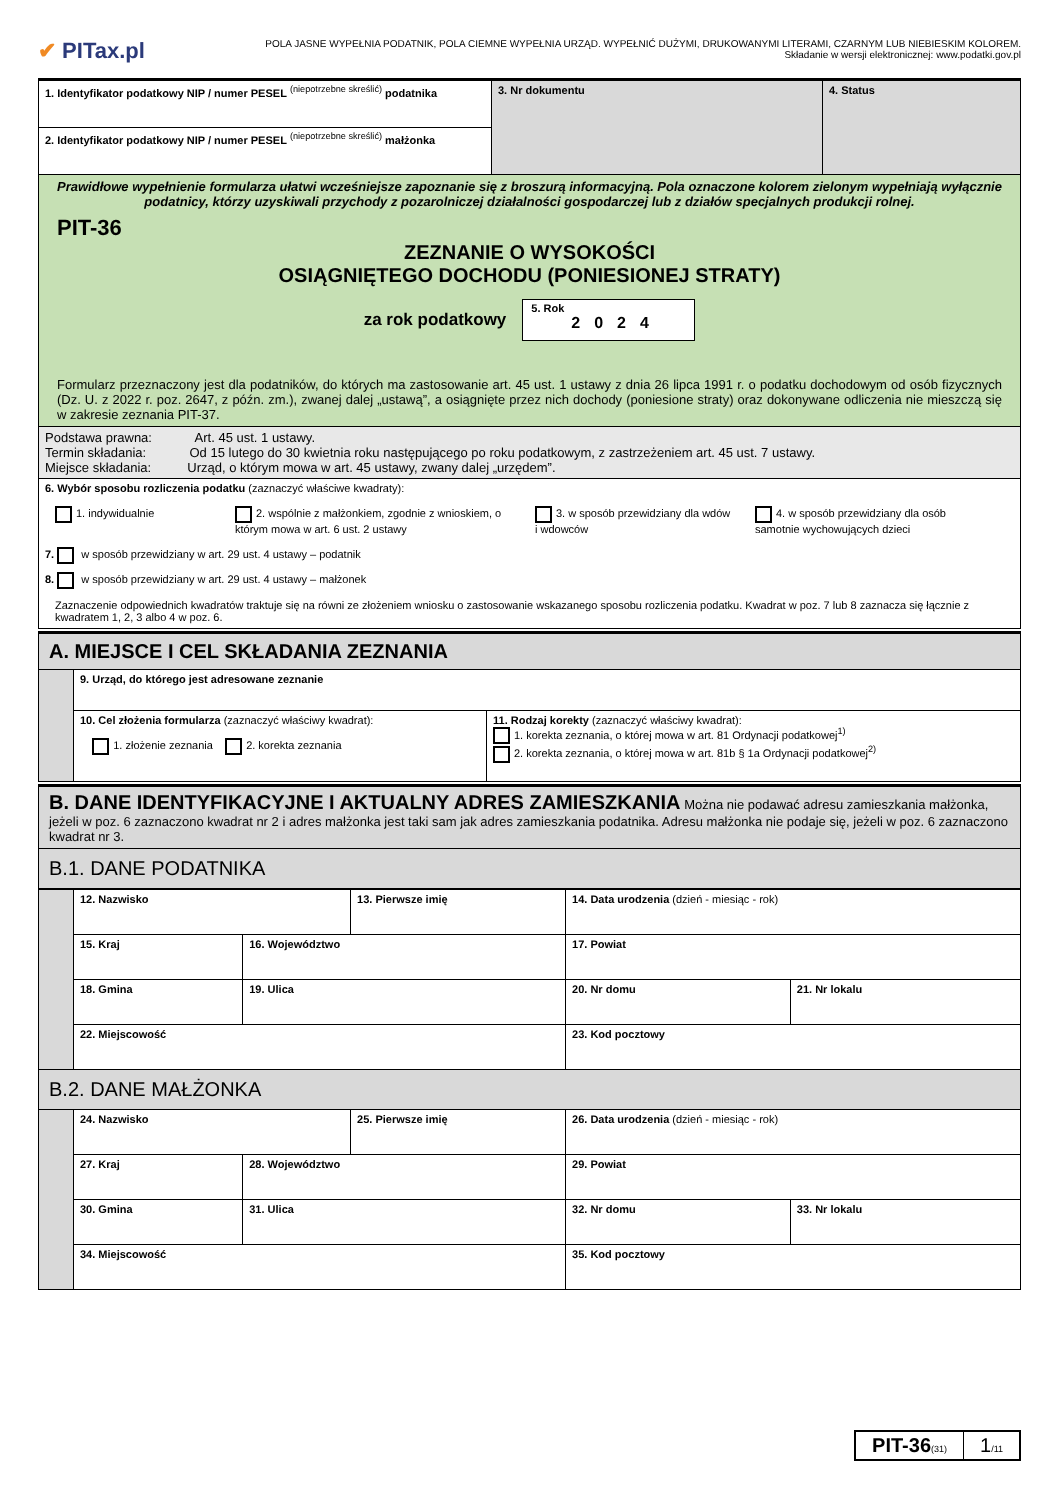✔ PITax.pl
POLA JASNE WYPEŁNIA PODATNIK, POLA CIEMNE WYPEŁNIA URZĄD. WYPEŁNIĆ DUŻYMI, DRUKOWANYMI LITERAMI, CZARNYM LUB NIEBIESKIM KOLOREM.
Składanie w wersji elektronicznej: www.podatki.gov.pl
| 1. Identyfikator podatkowy NIP / numer PESEL <sup>(niepotrzebne skreślić)</sup> podatnika | 3. Nr dokumentu | 4. Status |
| 2. Identyfikator podatkowy NIP / numer PESEL <sup>(niepotrzebne skreślić)</sup> małżonka | | |
| Prawidłowe wypełnienie formularza ułatwi wcześniejsze zapoznanie się z broszurą informacyjną. Pola oznaczone kolorem zielonym wypełniają wyłącznie podatnicy, którzy uzyskiwali przychody z pozarolniczej działalności gospodarczej lub z działów specjalnych produkcji rolnej. PIT-36 ZEZNANIE O WYSOKOŚCI OSIĄGNIĘTEGO DOCHODU (PONIESIONEJ STRATY) za rok podatkowy 5. Rok 2024 Formularz przeznaczony jest dla podatników, do których ma zastosowanie art. 45 ust. 1 ustawy z dnia 26 lipca 1991 r. o podatku dochodowym od osób fizycznych (Dz. U. z 2022 r. poz. 2647, z późn. zm.), zwanej dalej „ustawą”, a osiągnięte przez nich dochody (poniesione straty) oraz dokonywane odliczenia nie mieszczą się w zakresie zeznania PIT-37. | | |
| Podstawa prawna: Art. 45 ust. 1 ustawy. Termin składania: Od 15 lutego do 30 kwietnia roku następującego po roku podatkowym, z zastrzeżeniem art. 45 ust. 7 ustawy. Miejsce składania: Urząd, o którym mowa w art. 45 ustawy, zwany dalej „urzędem”. | | |
| 6. Wybór sposobu rozliczenia podatku (zaznaczyć właściwe kwadraty): 1. indywidualnie 2. wspólnie z małżonkiem, zgodnie z wnioskiem, o którym mowa w art. 6 ust. 2 ustawy 3. w sposób przewidziany dla wdów i wdowców 4. w sposób przewidziany dla osób samotnie wychowujących dzieci 7. w sposób przewidziany w art. 29 ust. 4 ustawy – podatnik 8. w sposób przewidziany w art. 29 ust. 4 ustawy – małżonek Zaznaczenie odpowiednich kwadratów traktuje się na równi ze złożeniem wniosku o zastosowanie wskazanego sposobu rozliczenia podatku. Kwadrat w poz. 7 lub 8 zaznacza się łącznie z kwadratem 1, 2, 3 albo 4 w poz. 6. | | |
| A. MIEJSCE I CEL SKŁADANIA ZEZNANIA | | |
| | 9. Urząd, do którego jest adresowane zeznanie | |
| | 10. Cel złożenia formularza (zaznaczyć właściwy kwadrat): 1. złożenie zeznania 2. korekta zeznania | 11. Rodzaj korekty (zaznaczyć właściwy kwadrat): 1. korekta zeznania, o której mowa w art. 81 Ordynacji podatkowej<sup>1)</sup> 2. korekta zeznania, o której mowa w art. 81b § 1a Ordynacji podatkowej<sup>2)</sup> |
| B. DANE IDENTYFIKACYJNE I AKTUALNY ADRES ZAMIESZKANIA Można nie podawać adresu zamieszkania małżonka, jeżeli w poz. 6 zaznaczono kwadrat nr 2 i adres małżonka jest taki sam jak adres zamieszkania podatnika. Adresu małżonka nie podaje się, jeżeli w poz. 6 zaznaczono kwadrat nr 3. |
| B.1. DANE PODATNIKA |
| | 12. Nazwisko | | 13. Pierwsze imię | | 14. Data urodzenia (dzień - miesiąc - rok) | |
| | 15. Kraj | 16. Województwo | | 17. Powiat | | |
| | 18. Gmina | 19. Ulica | | | 20. Nr domu | 21. Nr lokalu |
| | 22. Miejscowość | | | | 23. Kod pocztowy | |
| B.2. DANE MAŁŻONKA | | | | | | |
| | 24. Nazwisko | | 25. Pierwsze imię | | 26. Data urodzenia (dzień - miesiąc - rok) | |
| | 27. Kraj | 28. Województwo | | 29. Powiat | | |
| | 30. Gmina | 31. Ulica | | | 32. Nr domu | 33. Nr lokalu |
| | 34. Miejscowość | | | | 35. Kod pocztowy | |
PIT-36(31)
1/11